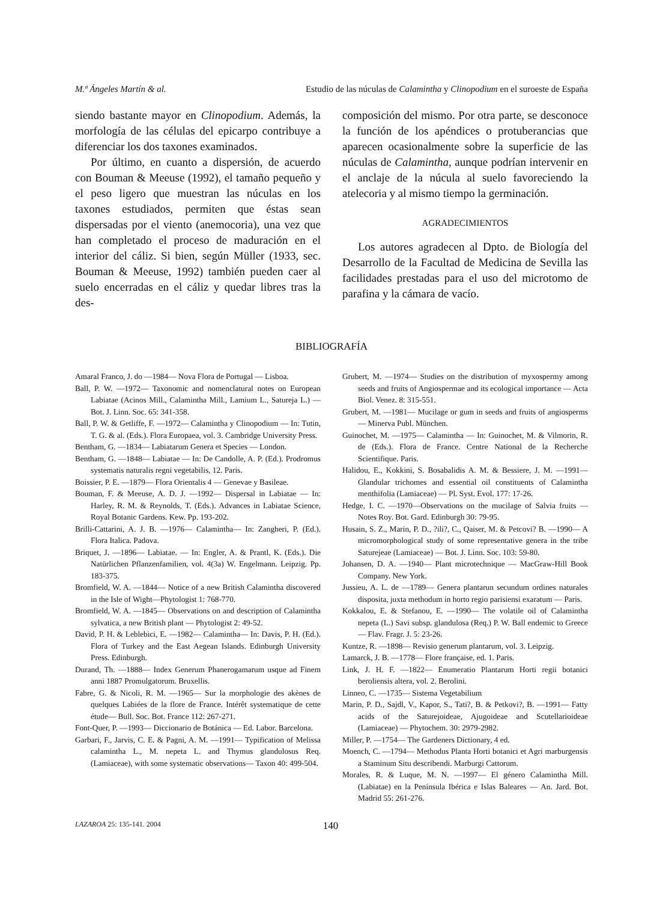M.ª Ángeles Martín & al. Estudio de las núculas de Calamintha y Clinopodium en el suroeste de España
siendo bastante mayor en Clinopodium. Además, la morfología de las células del epicarpo contribuye a diferenciar los dos taxones examinados.
Por último, en cuanto a dispersión, de acuerdo con Bouman & Meeuse (1992), el tamaño pequeño y el peso ligero que muestran las núculas en los taxones estudiados, permiten que éstas sean dispersadas por el viento (anemocoria), una vez que han completado el proceso de maduración en el interior del cáliz. Si bien, según Müller (1933, sec. Bouman & Meeuse, 1992) también pueden caer al suelo encerradas en el cáliz y quedar libres tras la des-
composición del mismo. Por otra parte, se desconoce la función de los apéndices o protuberancias que aparecen ocasionalmente sobre la superficie de las núculas de Calamintha, aunque podrían intervenir en el anclaje de la núcula al suelo favoreciendo la atelecoria y al mismo tiempo la germinación.
AGRADECIMIENTOS
Los autores agradecen al Dpto. de Biología del Desarrollo de la Facultad de Medicina de Sevilla las facilidades prestadas para el uso del microtomo de parafina y la cámara de vacío.
BIBLIOGRAFÍA
Amaral Franco, J. do —1984— Nova Flora de Portugal — Lisboa.
Ball, P. W. —1972— Taxonomic and nomenclatural notes on European Labiatae (Acinos Mill., Calamintha Mill., Lamium L., Satureja L.) — Bot. J. Linn. Soc. 65: 341-358.
Ball, P. W. & Getliffe, F. —1972— Calamintha y Clinopodium — In: Tutin, T. G. & al. (Eds.). Flora Europaea, vol. 3. Cambridge University Press.
Bentham, G. —1834— Labiatarum Genera et Species — London.
Bentham, G. —1848— Labiatae — In: De Candolle, A. P. (Ed.). Prodromus systematis naturalis regni vegetabilis, 12. Paris.
Boissier, P. E. —1879— Flora Orientalis 4 — Genevae y Basileae.
Bouman, F. & Meeuse, A. D. J. —1992— Dispersal in Labiatae — In: Harley, R. M. & Reynolds, T. (Eds.). Advances in Labiatae Science, Royal Botanic Gardens. Kew. Pp. 193-202.
Brilli-Cattarini, A. J. B. —1976— Calamintha— In: Zangheri, P. (Ed.). Flora Italica. Padova.
Briquet, J. —1896— Labiatae. — In: Engler, A. & Prantl, K. (Eds.). Die Natürlichen Pflanzenfamilien, vol. 4(3a) W. Engelmann. Leipzig. Pp. 183-375.
Bromfield, W. A. —1844— Notice of a new British Calamintha discovered in the Isle of Wight—Phytologist 1: 768-770.
Bromfield, W. A. —1845— Observations on and description of Calamintha sylvatica, a new British plant — Phytologist 2: 49-52.
David, P. H. & Leblebici, E. —1982— Calamintha— In: Davis, P. H. (Ed.). Flora of Turkey and the East Aegean Islands. Edinburgh University Press. Edinburgh.
Durand, Th. —1888— Index Generum Phanerogamarum usque ad Finem anni 1887 Promulgatorum. Bruxellis.
Fabre, G. & Nicoli, R. M. —1965— Sur la morphologie des akènes de quelques Labiées de la flore de France. Intérêt systematique de cette étude— Bull. Soc. Bot. France 112: 267-271.
Font-Quer, P. —1993— Diccionario de Botánica — Ed. Labor. Barcelona.
Garbari, F., Jarvis, C. E. & Pagni, A. M. —1991— Typification of Melissa calamintha L., M. nepeta L. and Thymus glandulosus Req. (Lamiaceae), with some systematic observations— Taxon 40: 499-504.
Grubert, M. —1974— Studies on the distribution of myxospermy among seeds and fruits of Angiospermae and its ecological importance — Acta Biol. Venez. 8: 315-551.
Grubert, M. —1981— Mucilage or gum in seeds and fruits of angiosperms — Minerva Publ. München.
Guinochet, M. —1975— Calamintha — In: Guinochet, M. & Vilmorin, R. de (Eds.). Flora de France. Centre National de la Recherche Scientifique. Paris.
Halidou, E., Kokkini, S. Bosabalidis A. M. & Bessiere, J. M. —1991— Glandular trichomes and essential oil constituents of Calamintha menthifolia (Lamiaceae) — Pl. Syst. Evol. 177: 17-26.
Hedge, I. C. —1970—Observations on the mucilage of Salvia fruits — Notes Roy. Bot. Gard. Edinburgh 30: 79-95.
Husain, S. Z., Marin, P. D., ?ili?, C., Qaiser, M. & Petcovi? B. —1990— A micromorphological study of some representative genera in the tribe Saturejeae (Lamiaceae) — Bot. J. Linn. Soc. 103: 59-80.
Johansen, D. A. —1940— Plant microtechnique — MacGraw-Hill Book Company. New York.
Jussieu, A. L. de —1789— Genera plantarun secundum ordines naturales disposita, juxta methodum in horto regio parisiensi exaratum — Paris.
Kokkalou, E. & Stefanou, E. —1990— The volatile oil of Calamintha nepeta (L.) Savi subsp. glandulosa (Req.) P. W. Ball endemic to Greece — Flav. Fragr. J. 5: 23-26.
Kuntze, R. —1898— Revisio generum plantarum, vol. 3. Leipzig.
Lamarck, J. B. —1778— Flore française, ed. 1. Paris.
Link, J. H. F. —1822— Enumeratio Plantarum Horti regii botanici beroliensis altera, vol. 2. Berolini.
Linneo, C. —1735— Sistema Vegetabilium
Marin, P. D., Sajdl, V., Kapor, S., Tati?, B. & Petkovi?, B. —1991— Fatty acids of the Saturejoideae, Ajugoideae and Scutellarioideae (Lamiaceae) — Phytochem. 30: 2979-2982.
Miller, P. —1754— The Gardeners Dictionary, 4 ed.
Moench, C. —1794— Methodus Planta Horti botanici et Agri marburgensis a Staminum Situ describendi. Marburgi Cattorum.
Morales, R. & Luque, M. N. —1997— El género Calamintha Mill. (Labiatae) en la Península Ibérica e Islas Baleares — An. Jard. Bot. Madrid 55: 261-276.
LAZAROA 25: 135-141. 2004 140